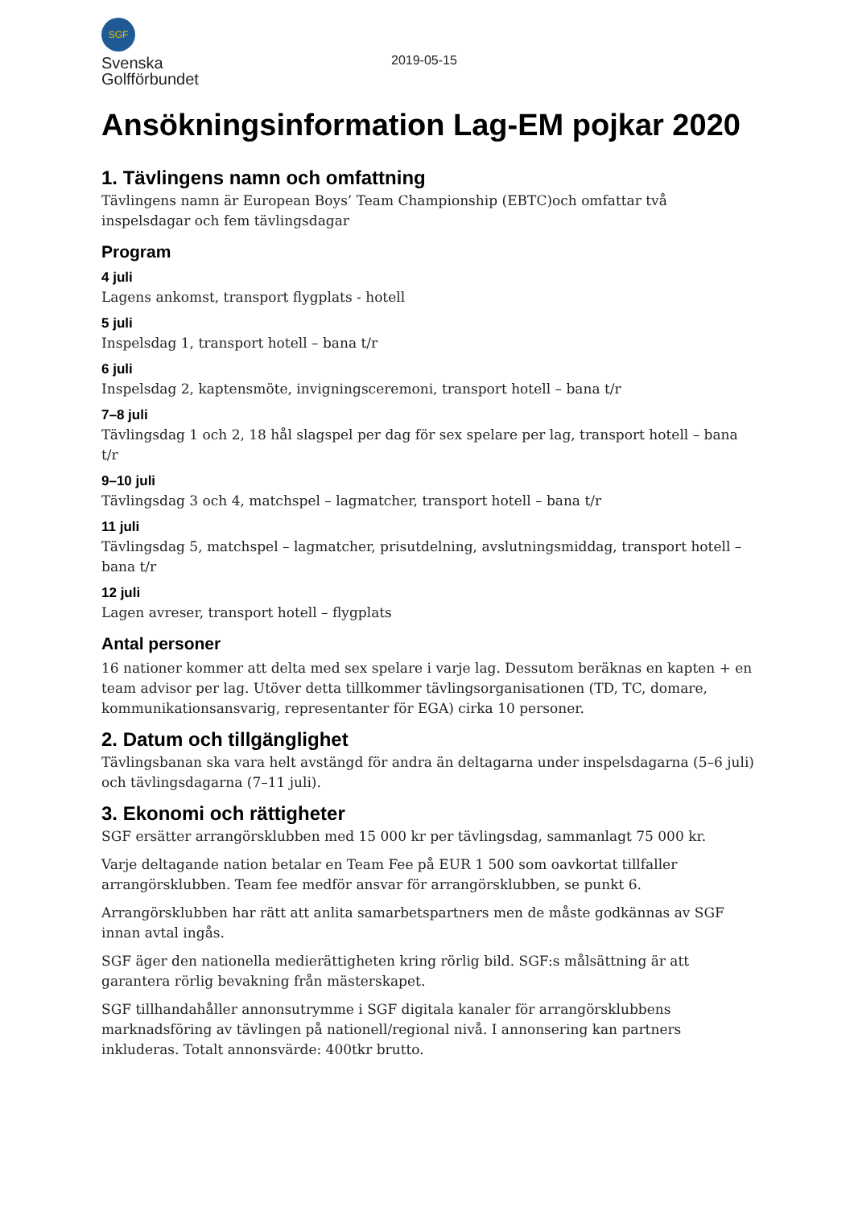SGF
Svenska
Golfförbundet
2019-05-15
Ansökningsinformation Lag-EM pojkar 2020
1. Tävlingens namn och omfattning
Tävlingens namn är European Boys’ Team Championship (EBTC)och omfattar två inspelsdagar och fem tävlingsdagar
Program
4 juli
Lagens ankomst, transport flygplats - hotell
5 juli
Inspelsdag 1, transport hotell – bana t/r
6 juli
Inspelsdag 2, kaptensmöte, invigningsceremoni, transport hotell – bana t/r
7–8 juli
Tävlingsdag 1 och 2, 18 hål slagspel per dag för sex spelare per lag, transport hotell – bana t/r
9–10 juli
Tävlingsdag 3 och 4, matchspel – lagmatcher, transport hotell – bana t/r
11 juli
Tävlingsdag 5, matchspel – lagmatcher, prisutdelning, avslutningsmiddag, transport hotell – bana t/r
12 juli
Lagen avreser, transport hotell – flygplats
Antal personer
16 nationer kommer att delta med sex spelare i varje lag. Dessutom beräknas en kapten + en team advisor per lag. Utöver detta tillkommer tävlingsorganisationen (TD, TC, domare, kommunikationsansvarig, representanter för EGA) cirka 10 personer.
2. Datum och tillgänglighet
Tävlingsbanan ska vara helt avstängd för andra än deltagarna under inspelsdagarna (5–6 juli) och tävlingsdagarna (7–11 juli).
3. Ekonomi och rättigheter
SGF ersätter arrangörsklubben med 15 000 kr per tävlingsdag, sammanlagt 75 000 kr.
Varje deltagande nation betalar en Team Fee på EUR 1 500 som oavkortat tillfaller arrangörsklubben. Team fee medför ansvar för arrangörsklubben, se punkt 6.
Arrangörsklubben har rätt att anlita samarbetspartners men de måste godkännas av SGF innan avtal ingås.
SGF äger den nationella medierättigheten kring rörlig bild. SGF:s målsättning är att garantera rörlig bevakning från mästerskapet.
SGF tillhandahåller annonsutrymme i SGF digitala kanaler för arrangörsklubbens marknadsföring av tävlingen på nationell/regional nivå. I annonsering kan partners inkluderas. Totalt annonsvärde: 400tkr brutto.